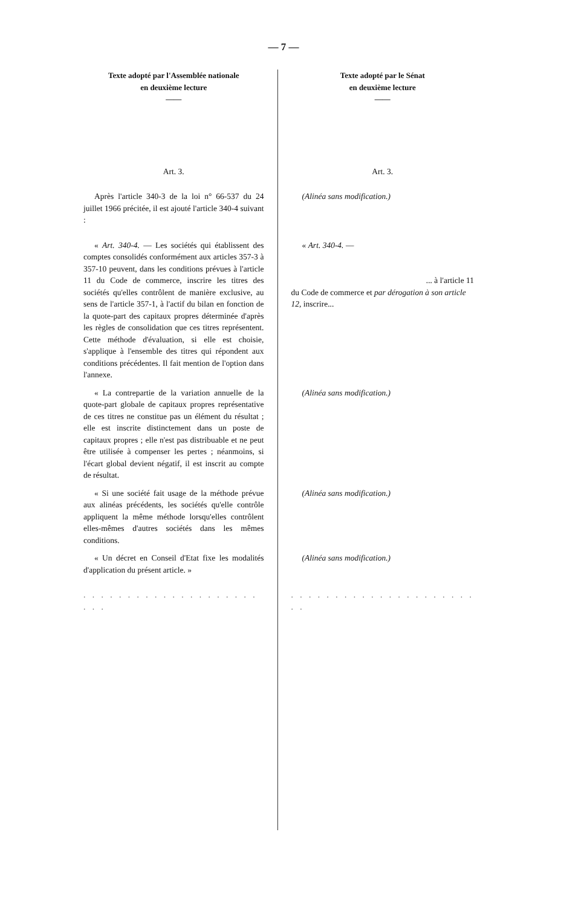— 7 —
| Texte adopté par l'Assemblée nationale en deuxième lecture —— | Texte adopté par le Sénat en deuxième lecture —— |
| --- | --- |
| Art. 3. | Art. 3. |
| Après l'article 340-3 de la loi n° 66-537 du 24 juillet 1966 précitée, il est ajouté l'article 340-4 suivant : | (Alinéa sans modification.) |
| « Art. 340-4. — Les sociétés qui établissent des comptes consolidés conformément aux articles 357-3 à 357-10 peuvent, dans les conditions prévues à l'article 11 du Code de commerce, inscrire les titres des sociétés qu'elles contrôlent de manière exclusive, au sens de l'article 357-1, à l'actif du bilan en fonction de la quote-part des capitaux propres déterminée d'après les règles de consolidation que ces titres représentent. Cette méthode d'évaluation, si elle est choisie, s'applique à l'ensemble des titres qui répondent aux conditions précédentes. Il fait mention de l'option dans l'annexe. | « Art. 340-4. — ... à l'article 11 du Code de commerce et par dérogation à son article 12, inscrire... |
| « La contrepartie de la variation annuelle de la quote-part globale de capitaux propres représentative de ces titres ne constitue pas un élément du résultat ; elle est inscrite distinctement dans un poste de capitaux propres ; elle n'est pas distribuable et ne peut être utilisée à compenser les pertes ; néanmoins, si l'écart global devient négatif, il est inscrit au compte de résultat. | (Alinéa sans modification.) |
| « Si une société fait usage de la méthode prévue aux alinéas précédents, les sociétés qu'elle contrôle appliquent la même méthode lorsqu'elles contrôlent elles-mêmes d'autres sociétés dans les mêmes conditions. | (Alinéa sans modification.) |
| « Un décret en Conseil d'Etat fixe les modalités d'application du présent article. » | (Alinéa sans modification.) |
| . . . . . . . . . . . . . . . . . . . . . . . | . . . . . . . . . . . . . . . . . . . . . . . |